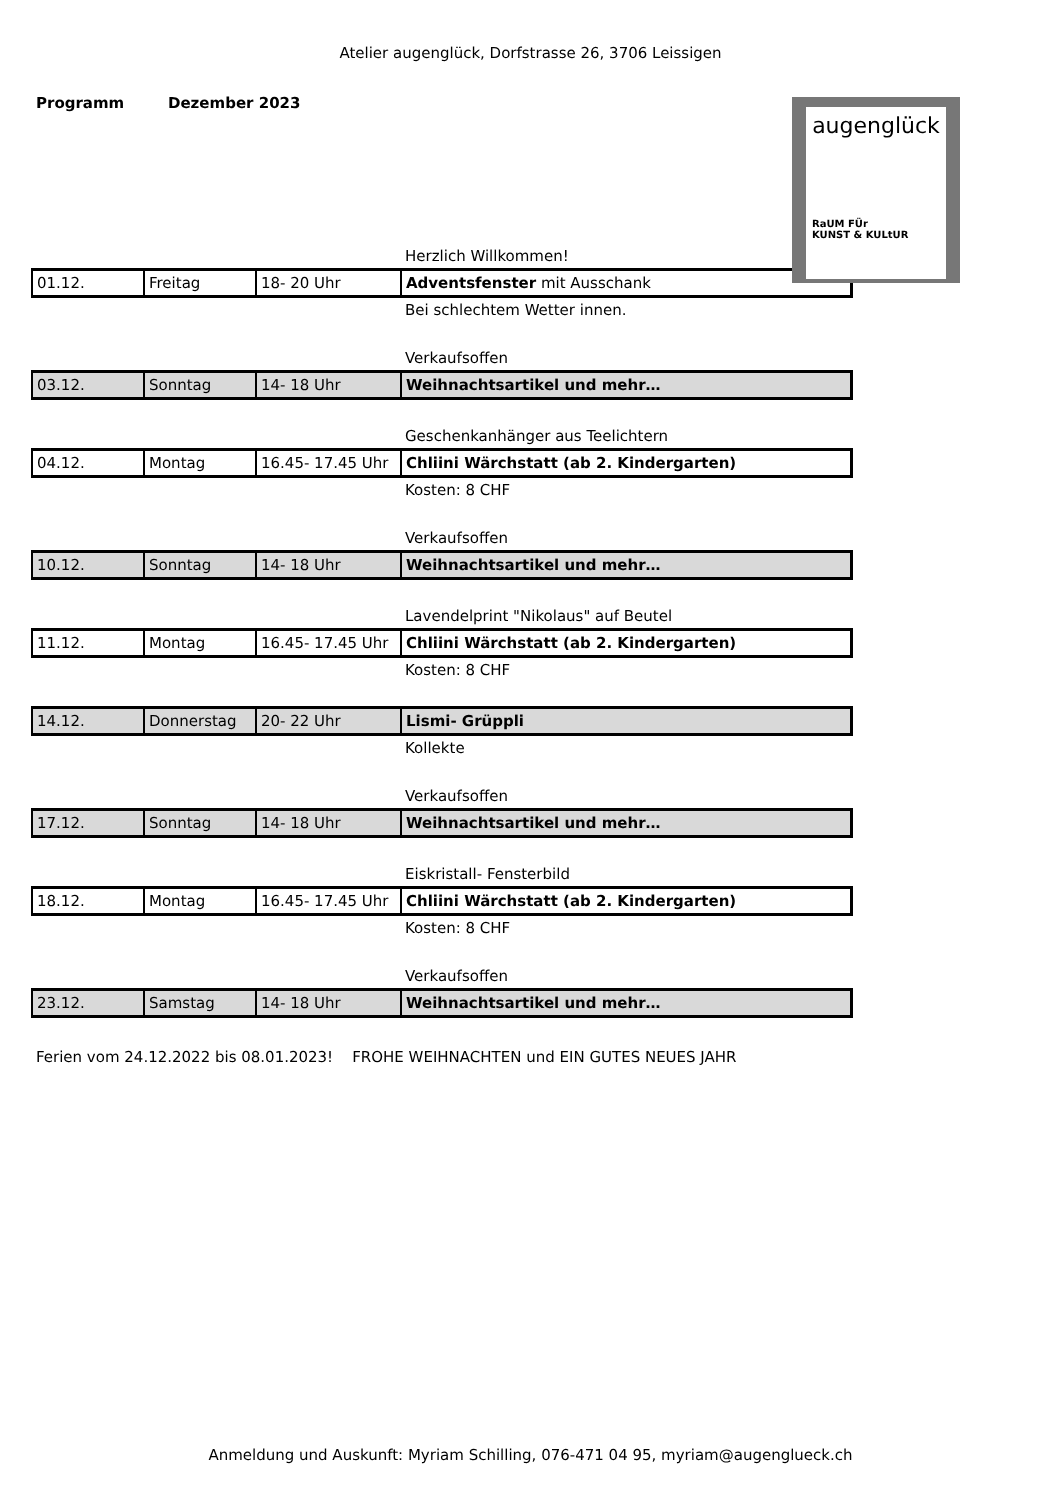Atelier augenglück, Dorfstrasse 26, 3706 Leissigen
Programm Dezember 2023
augenglück
RaUM FÜr
KUNST & KULtUR
| | | | Herzlich Willkommen! |
| 01.12. | Freitag | 18- 20 Uhr | Adventsfenster mit Ausschank |
| | | | Bei schlechtem Wetter innen. |
| | | | Verkaufsoffen |
| 03.12. | Sonntag | 14- 18 Uhr | Weihnachtsartikel und mehr… |
| | | | Geschenkanhänger aus Teelichtern |
| 04.12. | Montag | 16.45- 17.45 Uhr | Chliini Wärchstatt (ab 2. Kindergarten) |
| | | | Kosten: 8 CHF |
| | | | Verkaufsoffen |
| 10.12. | Sonntag | 14- 18 Uhr | Weihnachtsartikel und mehr… |
| | | | Lavendelprint "Nikolaus" auf Beutel |
| 11.12. | Montag | 16.45- 17.45 Uhr | Chliini Wärchstatt (ab 2. Kindergarten) |
| | | | Kosten: 8 CHF |
| 14.12. | Donnerstag | 20- 22 Uhr | Lismi- Grüppli |
| | | | Kollekte |
| | | | Verkaufsoffen |
| 17.12. | Sonntag | 14- 18 Uhr | Weihnachtsartikel und mehr… |
| | | | Eiskristall- Fensterbild |
| 18.12. | Montag | 16.45- 17.45 Uhr | Chliini Wärchstatt (ab 2. Kindergarten) |
| | | | Kosten: 8 CHF |
| | | | Verkaufsoffen |
| 23.12. | Samstag | 14- 18 Uhr | Weihnachtsartikel und mehr… |
Ferien vom 24.12.2022 bis 08.01.2023! FROHE WEIHNACHTEN und EIN GUTES NEUES JAHR
Anmeldung und Auskunft: Myriam Schilling, 076-471 04 95, myriam@augenglueck.ch